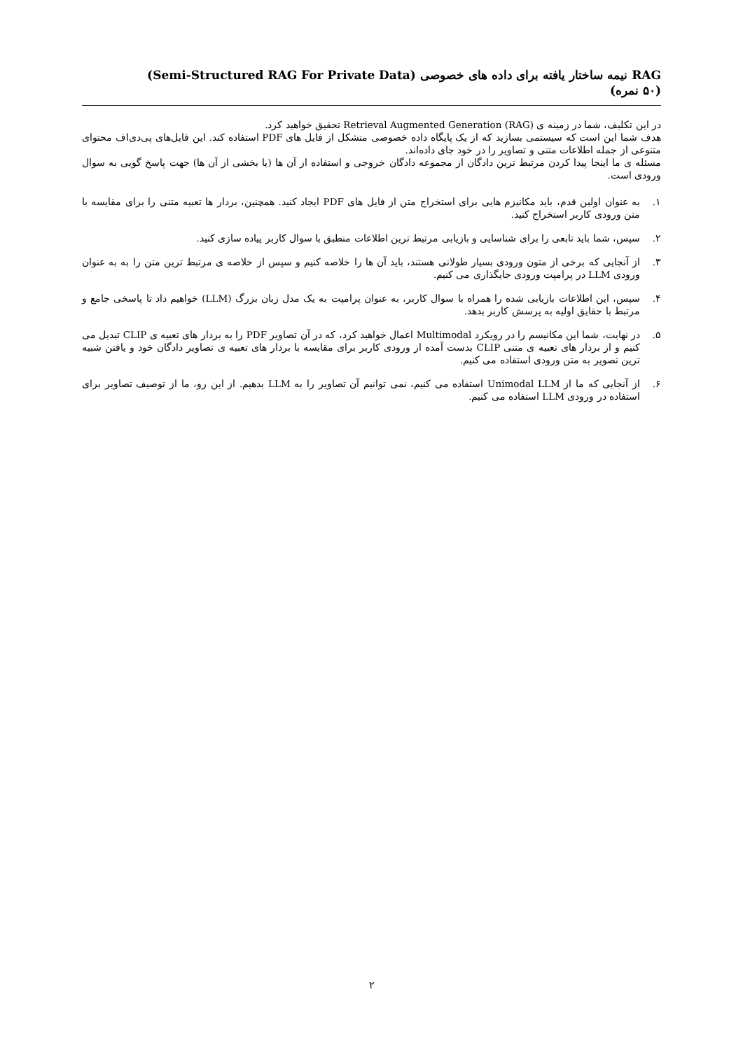RAG نیمه ساختار یافته برای داده های خصوصی (Semi-Structured RAG For Private Data)
(۵۰ نمره)
در این تکلیف، شما در زمینه ی Retrieval Augmented Generation (RAG) تحقیق خواهید کرد.
هدف شما این است که سیستمی بسازید که از یک پایگاه داده خصوصی متشکل از فایل های PDF استفاده کند. این فایل‌های پی‌دی‌اف محتوای متنوعی از جمله اطلاعات متنی و تصاویر را در خود جای داده‌اند.
مسئله ی ما اینجا پیدا کردن مرتبط ترین دادگان از مجموعه دادگان خروجی و استفاده از آن ها (یا بخشی از آن ها) جهت پاسخ گویی به سوال ورودی است.
۱. به عنوان اولین قدم، باید مکانیزم هایی برای استخراج متن از فایل های PDF ایجاد کنید. همچنین، بردار ها تعبیه متنی را برای مقایسه با متن ورودی کاربر استخراج کنید.
۲. سپس، شما باید تابعی را برای شناسایی و بازیابی مرتبط ترین اطلاعات منطبق با سوال کاربر پیاده سازی کنید.
۳. از آنجایی که برخی از متون ورودی بسیار طولانی هستند، باید آن ها را خلاصه کنیم و سپس از خلاصه ی مرتبط ترین متن را به به عنوان ورودی LLM در پرامپت ورودی جایگذاری می کنیم.
۴. سپس، این اطلاعات بازیابی شده را همراه با سوال کاربر، به عنوان پرامپت به یک مدل زبان بزرگ (LLM) خواهیم داد تا پاسخی جامع و مرتبط با حقایق اولیه به پرسش کاربر بدهد.
۵. در نهایت، شما این مکانیسم را در رویکرد Multimodal اعمال خواهید کرد، که در آن تصاویر PDF را به بردار های تعبیه ی CLIP تبدیل می کنیم و از بردار های تعبیه ی متنی CLIP بدست آمده از ورودی کاربر برای مقایسه با بردار های تعبیه ی تصاویر دادگان خود و یافتن شبیه ترین تصویر به متن ورودی استفاده می کنیم.
۶. از آنجایی که ما از Unimodal LLM استفاده می کنیم، نمی توانیم آن تصاویر را به LLM بدهیم. از این رو، ما از توصیف تصاویر برای استفاده در ورودی LLM استفاده می کنیم.
۲